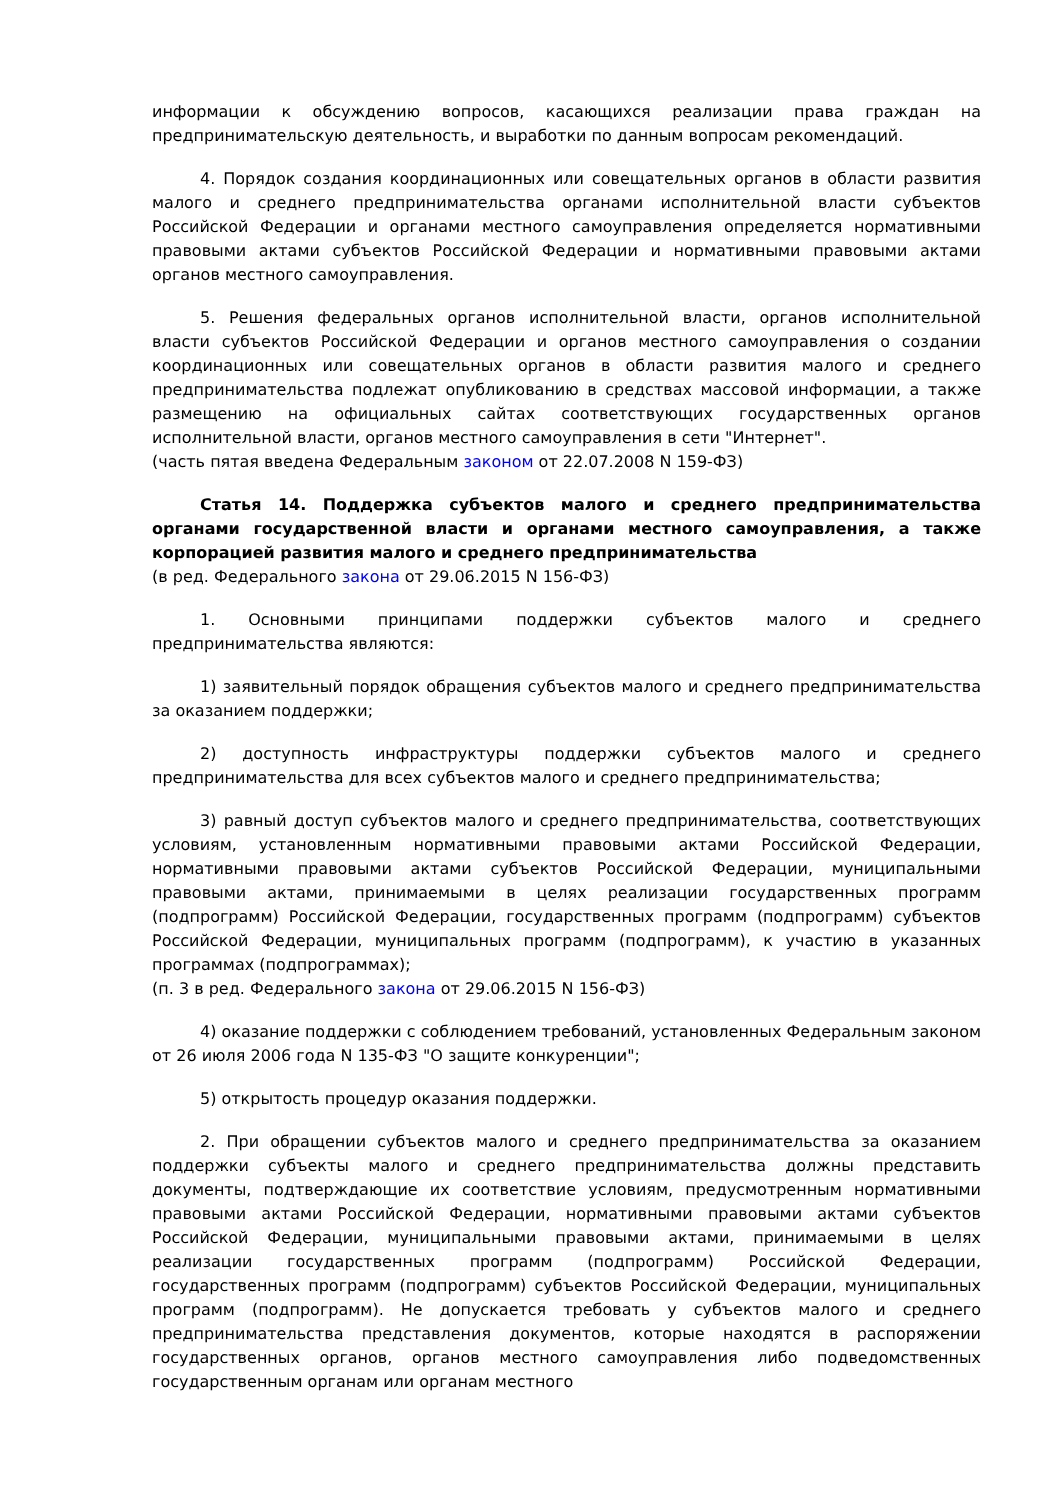информации к обсуждению вопросов, касающихся реализации права граждан на предпринимательскую деятельность, и выработки по данным вопросам рекомендаций.
4. Порядок создания координационных или совещательных органов в области развития малого и среднего предпринимательства органами исполнительной власти субъектов Российской Федерации и органами местного самоуправления определяется нормативными правовыми актами субъектов Российской Федерации и нормативными правовыми актами органов местного самоуправления.
5. Решения федеральных органов исполнительной власти, органов исполнительной власти субъектов Российской Федерации и органов местного самоуправления о создании координационных или совещательных органов в области развития малого и среднего предпринимательства подлежат опубликованию в средствах массовой информации, а также размещению на официальных сайтах соответствующих государственных органов исполнительной власти, органов местного самоуправления в сети "Интернет".
(часть пятая введена Федеральным законом от 22.07.2008 N 159-ФЗ)
Статья 14. Поддержка субъектов малого и среднего предпринимательства органами государственной власти и органами местного самоуправления, а также корпорацией развития малого и среднего предпринимательства
(в ред. Федерального закона от 29.06.2015 N 156-ФЗ)
1. Основными принципами поддержки субъектов малого и среднего предпринимательства являются:
1) заявительный порядок обращения субъектов малого и среднего предпринимательства за оказанием поддержки;
2) доступность инфраструктуры поддержки субъектов малого и среднего предпринимательства для всех субъектов малого и среднего предпринимательства;
3) равный доступ субъектов малого и среднего предпринимательства, соответствующих условиям, установленным нормативными правовыми актами Российской Федерации, нормативными правовыми актами субъектов Российской Федерации, муниципальными правовыми актами, принимаемыми в целях реализации государственных программ (подпрограмм) Российской Федерации, государственных программ (подпрограмм) субъектов Российской Федерации, муниципальных программ (подпрограмм), к участию в указанных программах (подпрограммах);
(п. 3 в ред. Федерального закона от 29.06.2015 N 156-ФЗ)
4) оказание поддержки с соблюдением требований, установленных Федеральным законом от 26 июля 2006 года N 135-ФЗ "О защите конкуренции";
5) открытость процедур оказания поддержки.
2. При обращении субъектов малого и среднего предпринимательства за оказанием поддержки субъекты малого и среднего предпринимательства должны представить документы, подтверждающие их соответствие условиям, предусмотренным нормативными правовыми актами Российской Федерации, нормативными правовыми актами субъектов Российской Федерации, муниципальными правовыми актами, принимаемыми в целях реализации государственных программ (подпрограмм) Российской Федерации, государственных программ (подпрограмм) субъектов Российской Федерации, муниципальных программ (подпрограмм). Не допускается требовать у субъектов малого и среднего предпринимательства представления документов, которые находятся в распоряжении государственных органов, органов местного самоуправления либо подведомственных государственным органам или органам местного